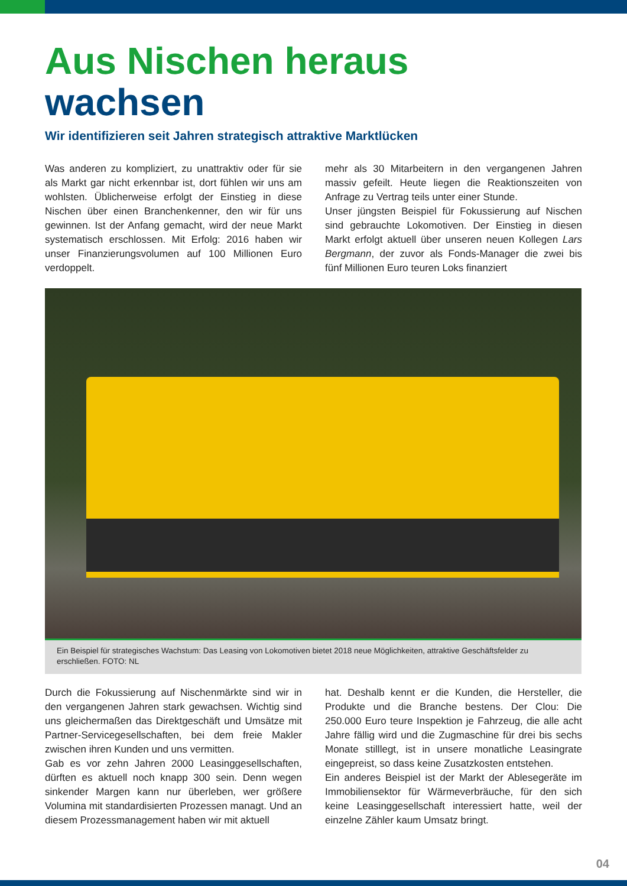Aus Nischen heraus
wachsen
Wir identifizieren seit Jahren strategisch attraktive Marktlücken
Was anderen zu kompliziert, zu unattraktiv oder für sie als Markt gar nicht erkennbar ist, dort fühlen wir uns am wohlsten. Üblicherweise erfolgt der Einstieg in diese Nischen über einen Branchenkenner, den wir für uns gewinnen. Ist der Anfang gemacht, wird der neue Markt systematisch erschlossen. Mit Erfolg: 2016 haben wir unser Finanzierungsvolumen auf 100 Millionen Euro verdoppelt.
mehr als 30 Mitarbeitern in den vergangenen Jahren massiv gefeilt. Heute liegen die Reaktionszeiten von Anfrage zu Vertrag teils unter einer Stunde.
Unser jüngsten Beispiel für Fokussierung auf Nischen sind gebrauchte Lokomotiven. Der Einstieg in diesen Markt erfolgt aktuell über unseren neuen Kollegen Lars Bergmann, der zuvor als Fonds-Manager die zwei bis fünf Millionen Euro teuren Loks finanziert
Ein Beispiel für strategisches Wachstum: Das Leasing von Lokomotiven bietet 2018 neue Möglichkeiten, attraktive Geschäftsfelder zu erschließen. FOTO: NL
Durch die Fokussierung auf Nischenmärkte sind wir in den vergangenen Jahren stark gewachsen. Wichtig sind uns gleichermaßen das Direktgeschäft und Umsätze mit Partner-Servicegesellschaften, bei dem freie Makler zwischen ihren Kunden und uns vermitten.
Gab es vor zehn Jahren 2000 Leasinggesellschaften, dürften es aktuell noch knapp 300 sein. Denn wegen sinkender Margen kann nur überleben, wer größere Volumina mit standardisierten Prozessen managt. Und an diesem Prozessmanagement haben wir mit aktuell
hat. Deshalb kennt er die Kunden, die Hersteller, die Produkte und die Branche bestens. Der Clou: Die 250.000 Euro teure Inspektion je Fahrzeug, die alle acht Jahre fällig wird und die Zugmaschine für drei bis sechs Monate stilllegt, ist in unsere monatliche Leasingrate eingepreist, so dass keine Zusatzkosten entstehen.
Ein anderes Beispiel ist der Markt der Ablesegeräte im Immobiliensektor für Wärmeverbräuche, für den sich keine Leasinggesellschaft interessiert hatte, weil der einzelne Zähler kaum Umsatz bringt.
04